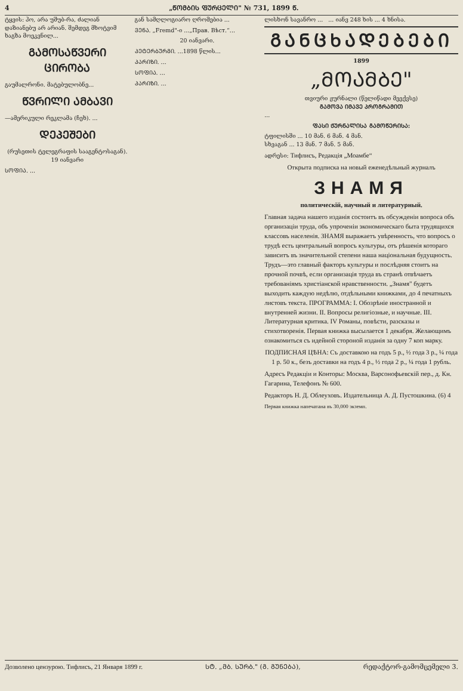4 „ᲬᲝᲛᲑᲘᲡ ᲤᲣᲠᲪᲔᲚᲘ" № 731, 1899 Წ.
ტყვის: ჰო, არა უშუბ-რა, ძალიან დაზიანებუ არ არიან. შემდეგ მხოტვიმ ხაგზა მოეკვნილ...
ᲒᲐᲛᲝᲡᲐᲬᲕᲔᲠᲘ ᲪᲘᲠᲝᲑᲐ
გაუმალრონი. მატებულობნე...
ᲬᲕᲠᲘᲚᲘ ᲐᲛᲑᲐᲕᲘ
—ამერიკული რეკლამა (ჩეხ). ...
ᲓᲔᲞᲔᲨᲔᲑᲘ
(რუსეთის ტელეგრაფის სააგენტოსაგან). 19 იანვარი
ᲡᲝᲤᲘᲐ. ...
გან სამღლოგიარო ღრომებია ...
ᲕᲔᲜᲐ. „Fremd"-ი ...„Прав. Вѣст.“...
20 იანვარი.
ᲞᲔᲢᲔᲠᲑᲣᲠᲒᲘ. ...1898 წლის...
ᲞᲐᲠᲘᲖᲘ. ...
ᲡᲝᲤᲘᲐ. ...
ᲞᲐᲠᲘᲖᲘ. ...
ლისხონ სავანრო ... ... იანვ 248 ხის ... 4 ხნისა.
ᲒᲐᲜᲪᲮᲐᲓᲔᲑᲔᲑᲘ
1899
„ᲛᲝᲐᲛᲑᲔ"
თვიური ჟურნალი (წელიწადი მეექვსე)
ᲒᲐᲛᲝᲕᲐ ᲘᲛᲐᲕᲔ ᲞᲠᲝᲒᲠᲐᲛᲘᲗ
...
ᲤᲐᲡᲘ ᲟᲣᲠᲜᲐᲚᲘᲡᲐ ᲒᲐᲛᲝᲬᲔᲠᲘᲡᲐ:
ტფილისში ... 10 მან. 6 მან. 4 მან.
სხვაგან ... 13 მან. 7 მან. 5 მან.
ადრესი: Тифлисъ, Редакція „Моамбе“
Открыта подписка на новый еженедѣльный журналъ
ЗНАМЯ
политическій, научный и литературный.
Главная задача нашего изданія состоитъ въ обсужденіи вопроса объ организаціи труда, объ упроченіи экономическаго быта трудящихся классовъ населенія. ЗНАМЯ выражаетъ увѣренность, что вопросъ о трудѣ есть центральный вопросъ культуры, отъ рѣшенія котораго зависитъ въ значительной степени наша національная будущность. Трудъ—это главный факторъ культуры и послѣдняя стоитъ на прочной почвѣ, если организація труда въ странѣ отвѣчаетъ требованіямъ христіанской нравственности. „Знамя" будетъ выходить каждую недѣлю, отдѣльными книжками, до 4 печатныхъ листовъ текста. ПРОГРАММА: I. Обозрѣніе иностранной и внутренней жизни. II. Вопросы религіозные, и научные. III. Литературная критика. IV Романы, повѣсти, разсказы и стихотворенія. Первая книжка высылается 1 декабря. Желающимъ ознакомиться съ идейной стороной изданія за одну 7 коп марку.
ПОДПИСНАЯ ЦѢНА: Съ доставкою на годъ 5 р., ½ года 3 р., ¼ года 1 р. 50 к., безъ доставки на годъ 4 р., ½ года 2 р., ¼ года 1 рубль.
Адресъ Редакціи и Конторы: Москва, Варсонофьевскій пер., д. Кн. Гагарина, Телефонъ № 600.
Редакторъ Н. Д. Облеуховъ. Издательница А. Д. Пустошкина. (6) 4
Первая книжка напечатана въ 30,000 экземп.
Дозволено цензурою. Тифлисъ, 21 Января 1899 г. ᲡᲢ. „ᲛᲑ. ᲡᲣᲠᲑ." (Გ. ᲒᲣᲜᲔᲑᲐ), რედაქტორ-გამომცემელი 3.